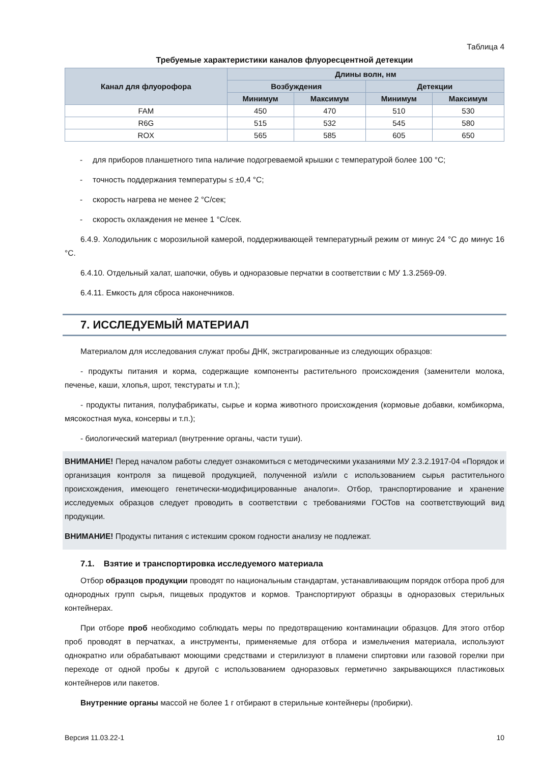Таблица 4
Требуемые характеристики каналов флуоресцентной детекции
| Канал для флуорофора | Длины волн, нм | | | |
| --- | --- | --- | --- | --- |
| | Возбуждения | | Детекции | |
| | Минимум | Максимум | Минимум | Максимум |
| FAM | 450 | 470 | 510 | 530 |
| R6G | 515 | 532 | 545 | 580 |
| ROX | 565 | 585 | 605 | 650 |
- для приборов планшетного типа наличие подогреваемой крышки с температурой более 100 °С;
- точность поддержания температуры ≤ ±0,4 °С;
- скорость нагрева не менее 2 °С/сек;
- скорость охлаждения не менее 1 °С/сек.
6.4.9. Холодильник с морозильной камерой, поддерживающей температурный режим от минус 24 °С до минус 16 °С.
6.4.10. Отдельный халат, шапочки, обувь и одноразовые перчатки в соответствии с МУ 1.3.2569-09.
6.4.11. Емкость для сброса наконечников.
7. ИССЛЕДУЕМЫЙ МАТЕРИАЛ
Материалом для исследования служат пробы ДНК, экстрагированные из следующих образцов:
- продукты питания и корма, содержащие компоненты растительного происхождения (заменители молока, печенье, каши, хлопья, шрот, текстураты и т.п.);
- продукты питания, полуфабрикаты, сырье и корма животного происхождения (кормовые добавки, комбикорма, мясокостная мука, консервы и т.п.);
- биологический материал (внутренние органы, части туши).
ВНИМАНИЕ! Перед началом работы следует ознакомиться с методическими указаниями МУ 2.3.2.1917-04 «Порядок и организация контроля за пищевой продукцией, полученной из/или с использованием сырья растительного происхождения, имеющего генетически-модифицированные аналоги». Отбор, транспортирование и хранение исследуемых образцов следует проводить в соответствии с требованиями ГОСТов на соответствующий вид продукции.
ВНИМАНИЕ! Продукты питания с истекшим сроком годности анализу не подлежат.
7.1. Взятие и транспортировка исследуемого материала
Отбор образцов продукции проводят по национальным стандартам, устанавливающим порядок отбора проб для однородных групп сырья, пищевых продуктов и кормов. Транспортируют образцы в одноразовых стерильных контейнерах.
При отборе проб необходимо соблюдать меры по предотвращению контаминации образцов. Для этого отбор проб проводят в перчатках, а инструменты, применяемые для отбора и измельчения материала, используют однократно или обрабатывают моющими средствами и стерилизуют в пламени спиртовки или газовой горелки при переходе от одной пробы к другой с использованием одноразовых герметично закрывающихся пластиковых контейнеров или пакетов.
Внутренние органы массой не более 1 г отбирают в стерильные контейнеры (пробирки).
Версия 11.03.22-1 10